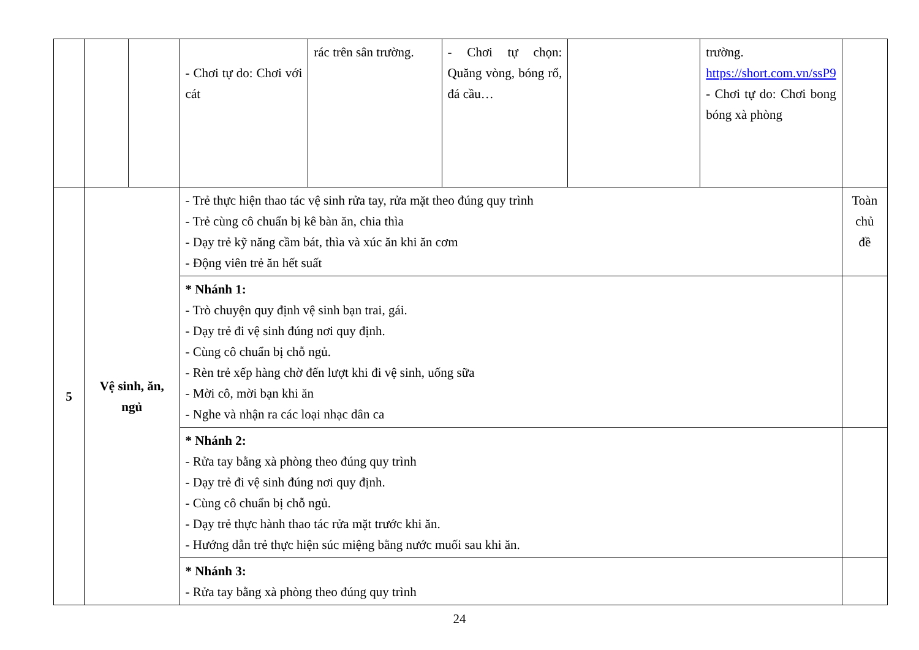| | | | - Chơi tự do: Chơi với cát | rác trên sân trường. | - Chơi tự chọn: Quăng vòng, bóng rổ, đá cầu… | | trường. https://short.com.vn/ssP9 - Chơi tự do: Chơi bong bóng xà phòng | |
| 5 | Vệ sinh, ăn, ngủ | | - Trẻ thực hiện thao tác vệ sinh rửa tay, rửa mặt theo đúng quy trình - Trẻ cùng cô chuẩn bị kê bàn ăn, chia thìa - Dạy trẻ kỹ năng cầm bát, thìa và xúc ăn khi ăn cơm - Động viên trẻ ăn hết suất | | | | | Toàn chủ đề |
| | | | * Nhánh 1: - Trò chuyện quy định vệ sinh bạn trai, gái. - Dạy trẻ đi vệ sinh đúng nơi quy định. - Cùng cô chuẩn bị chỗ ngủ. - Rèn trẻ xếp hàng chờ đến lượt khi đi vệ sinh, uống sữa - Mời cô, mời bạn khi ăn - Nghe và nhận ra các loại nhạc dân ca | | | | | |
| | | | * Nhánh 2: - Rửa tay bằng xà phòng theo đúng quy trình - Dạy trẻ đi vệ sinh đúng nơi quy định. - Cùng cô chuẩn bị chỗ ngủ. - Dạy trẻ thực hành thao tác rửa mặt trước khi ăn. - Hướng dẫn trẻ thực hiện súc miệng bằng nước muối sau khi ăn. | | | | | |
| | | | * Nhánh 3: - Rửa tay bằng xà phòng theo đúng quy trình | | | | | |
24